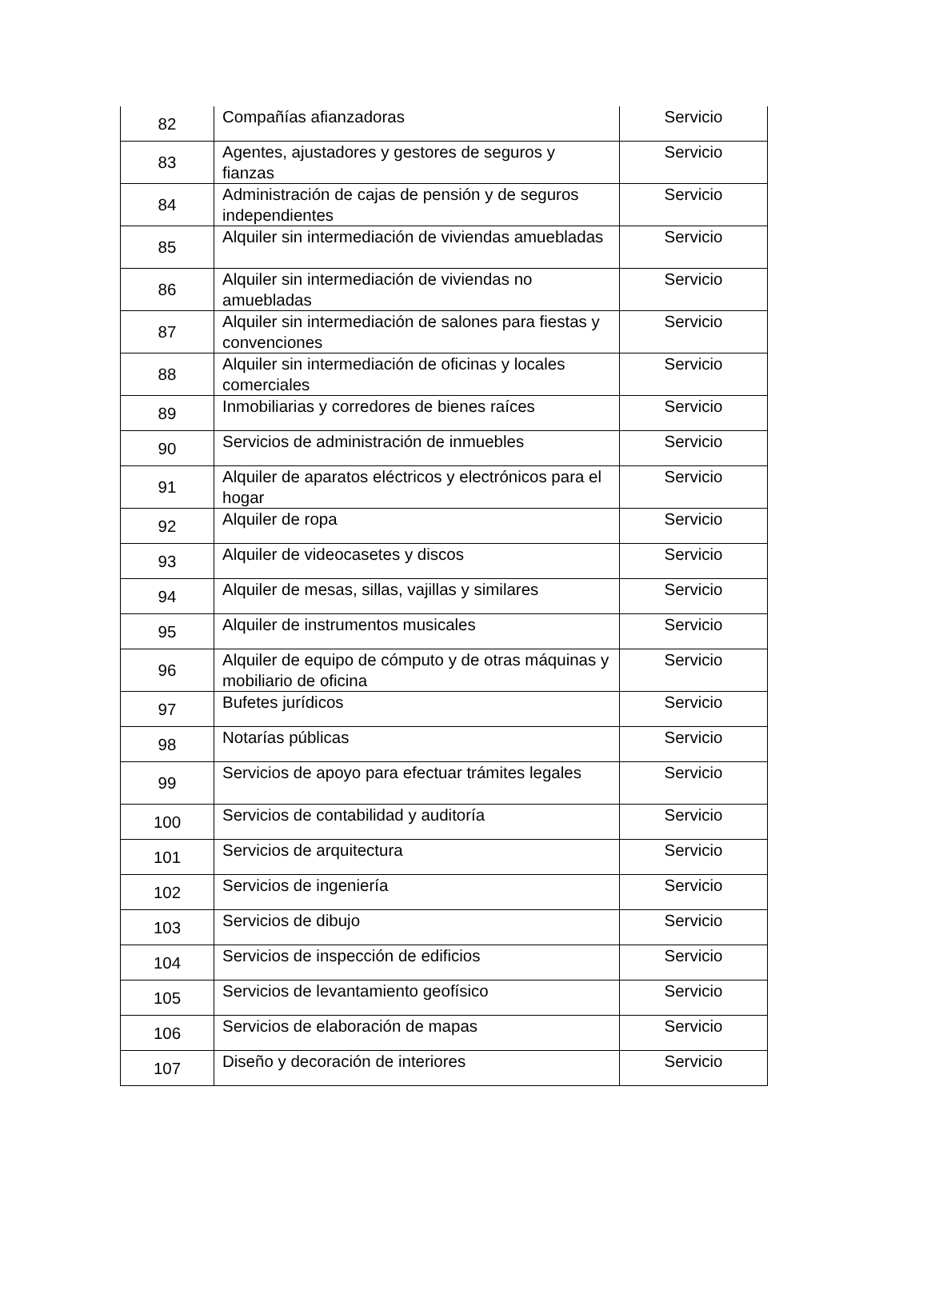| 82 | Compañías afianzadoras | Servicio |
| 83 | Agentes, ajustadores y gestores de seguros y fianzas | Servicio |
| 84 | Administración de cajas de pensión y de seguros independientes | Servicio |
| 85 | Alquiler sin intermediación de viviendas amuebladas | Servicio |
| 86 | Alquiler sin intermediación de viviendas no amuebladas | Servicio |
| 87 | Alquiler sin intermediación de salones para fiestas y convenciones | Servicio |
| 88 | Alquiler sin intermediación de oficinas y locales comerciales | Servicio |
| 89 | Inmobiliarias y corredores de bienes raíces | Servicio |
| 90 | Servicios de administración de inmuebles | Servicio |
| 91 | Alquiler de aparatos eléctricos y electrónicos para el hogar | Servicio |
| 92 | Alquiler de ropa | Servicio |
| 93 | Alquiler de videocasetes y discos | Servicio |
| 94 | Alquiler de mesas, sillas, vajillas y similares | Servicio |
| 95 | Alquiler de instrumentos musicales | Servicio |
| 96 | Alquiler de equipo de cómputo y de otras máquinas y mobiliario de oficina | Servicio |
| 97 | Bufetes jurídicos | Servicio |
| 98 | Notarías públicas | Servicio |
| 99 | Servicios de apoyo para efectuar trámites legales | Servicio |
| 100 | Servicios de contabilidad y auditoría | Servicio |
| 101 | Servicios de arquitectura | Servicio |
| 102 | Servicios de ingeniería | Servicio |
| 103 | Servicios de dibujo | Servicio |
| 104 | Servicios de inspección de edificios | Servicio |
| 105 | Servicios de levantamiento geofísico | Servicio |
| 106 | Servicios de elaboración de mapas | Servicio |
| 107 | Diseño y decoración de interiores | Servicio |